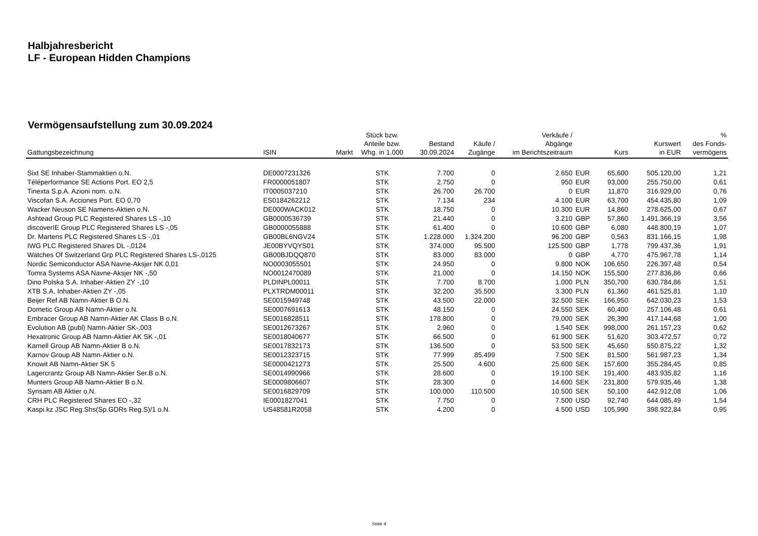Halbjahresbericht
LF - European Hidden Champions
Vermögensaufstellung zum 30.09.2024
| Gattungsbezeichnung | ISIN | Markt | Stück bzw. Anteile bzw. Whg. in 1.000 | Bestand 30.09.2024 | Käufe / Zugänge | Verkäufe / Abgänge im Berichtszeitraum | | Kurs | Kurswert in EUR | % des Fonds- vermögens |
| --- | --- | --- | --- | --- | --- | --- | --- | --- | --- | --- |
| Sixt SE Inhaber-Stammaktien o.N. | DE0007231326 | | STK | 7.700 | 0 | 2.650 | EUR | 65,600 | 505.120,00 | 1,21 |
| Téléperformance SE Actions Port. EO 2,5 | FR0000051807 | | STK | 2.750 | 0 | 950 | EUR | 93,000 | 255.750,00 | 0,61 |
| Tinexta S.p.A. Azioni nom. o.N. | IT0005037210 | | STK | 26.700 | 26.700 | 0 | EUR | 11,870 | 316.929,00 | 0,76 |
| Viscofan S.A. Acciones Port. EO 0,70 | ES0184262212 | | STK | 7.134 | 234 | 4.100 | EUR | 63,700 | 454.435,80 | 1,09 |
| Wacker Neuson SE Namens-Aktien o.N. | DE000WACK012 | | STK | 18.750 | 0 | 10.300 | EUR | 14,860 | 278.625,00 | 0,67 |
| Ashtead Group PLC Registered Shares LS -,10 | GB0000536739 | | STK | 21.440 | 0 | 3.210 | GBP | 57,860 | 1.491.366,19 | 3,56 |
| discoverIE Group PLC Registered Shares LS -,05 | GB0000055888 | | STK | 61.400 | 0 | 10.600 | GBP | 6,080 | 448.800,19 | 1,07 |
| Dr. Martens PLC Registered Shares LS -,01 | GB00BL6NGV24 | | STK | 1.228.000 | 1.324.200 | 96.200 | GBP | 0,563 | 831.166,15 | 1,98 |
| IWG PLC Registered Shares DL -,0124 | JE00BYVQYS01 | | STK | 374.000 | 95.500 | 125.500 | GBP | 1,778 | 799.437,36 | 1,91 |
| Watches Of Switzerland Grp PLC Registered Shares LS-,0125 | GB00BJDQQ870 | | STK | 83.000 | 83.000 | 0 | GBP | 4,770 | 475.967,78 | 1,14 |
| Nordic Semiconductor ASA Navne-Aksjer NK 0,01 | NO0003055501 | | STK | 24.950 | 0 | 9.800 | NOK | 106,650 | 226.397,48 | 0,54 |
| Tomra Systems ASA Navne-Aksjer NK -,50 | NO0012470089 | | STK | 21.000 | 0 | 14.150 | NOK | 155,500 | 277.836,86 | 0,66 |
| Dino Polska S.A. Inhaber-Aktien ZY -,10 | PLDINPL00011 | | STK | 7.700 | 8.700 | 1.000 | PLN | 350,700 | 630.784,86 | 1,51 |
| XTB S.A. Inhaber-Aktien ZY -,05 | PLXTRDM00011 | | STK | 32.200 | 35.500 | 3.300 | PLN | 61,360 | 461.525,81 | 1,10 |
| Beijer Ref AB Namn-Aktier B O.N. | SE0015949748 | | STK | 43.500 | 22.000 | 32.500 | SEK | 166,950 | 642.030,23 | 1,53 |
| Dometic Group AB Namn-Aktier o.N. | SE0007691613 | | STK | 48.150 | 0 | 24.550 | SEK | 60,400 | 257.106,48 | 0,61 |
| Embracer Group AB Namn-Aktier AK Class B o.N. | SE0016828511 | | STK | 178.800 | 0 | 79.000 | SEK | 26,390 | 417.144,68 | 1,00 |
| Evolution AB (publ) Namn-Aktier SK-,003 | SE0012673267 | | STK | 2.960 | 0 | 1.540 | SEK | 998,000 | 261.157,23 | 0,62 |
| Hexatronic Group AB Namn-Aktier AK SK -,01 | SE0018040677 | | STK | 66.500 | 0 | 61.900 | SEK | 51,620 | 303.472,57 | 0,72 |
| Karnell Group AB Namn-Aktier B o.N. | SE0017832173 | | STK | 136.500 | 0 | 53.500 | SEK | 45,650 | 550.875,22 | 1,32 |
| Karnov Group AB Namn-Aktier o.N. | SE0012323715 | | STK | 77.999 | 85.499 | 7.500 | SEK | 81,500 | 561.987,23 | 1,34 |
| Knowit AB Namn-Aktier SK 5 | SE0000421273 | | STK | 25.500 | 4.600 | 25.600 | SEK | 157,600 | 355.284,45 | 0,85 |
| Lagercrantz Group AB Namn-Aktier Ser.B o.N. | SE0014990966 | | STK | 28.600 | 0 | 19.100 | SEK | 191,400 | 483.935,82 | 1,16 |
| Munters Group AB Namn-Aktier B o.N. | SE0009806607 | | STK | 28.300 | 0 | 14.600 | SEK | 231,800 | 579.935,46 | 1,38 |
| Synsam AB Aktier o.N. | SE0016829709 | | STK | 100.000 | 110.500 | 10.500 | SEK | 50,100 | 442.912,08 | 1,06 |
| CRH PLC Registered Shares EO -,32 | IE0001827041 | | STK | 7.750 | 0 | 7.500 | USD | 92,740 | 644.085,49 | 1,54 |
| Kaspi.kz JSC Reg.Shs(Sp.GDRs Reg.S)/1 o.N. | US48581R2058 | | STK | 4.200 | 0 | 4.500 | USD | 105,990 | 398.922,84 | 0,95 |
Seite 4